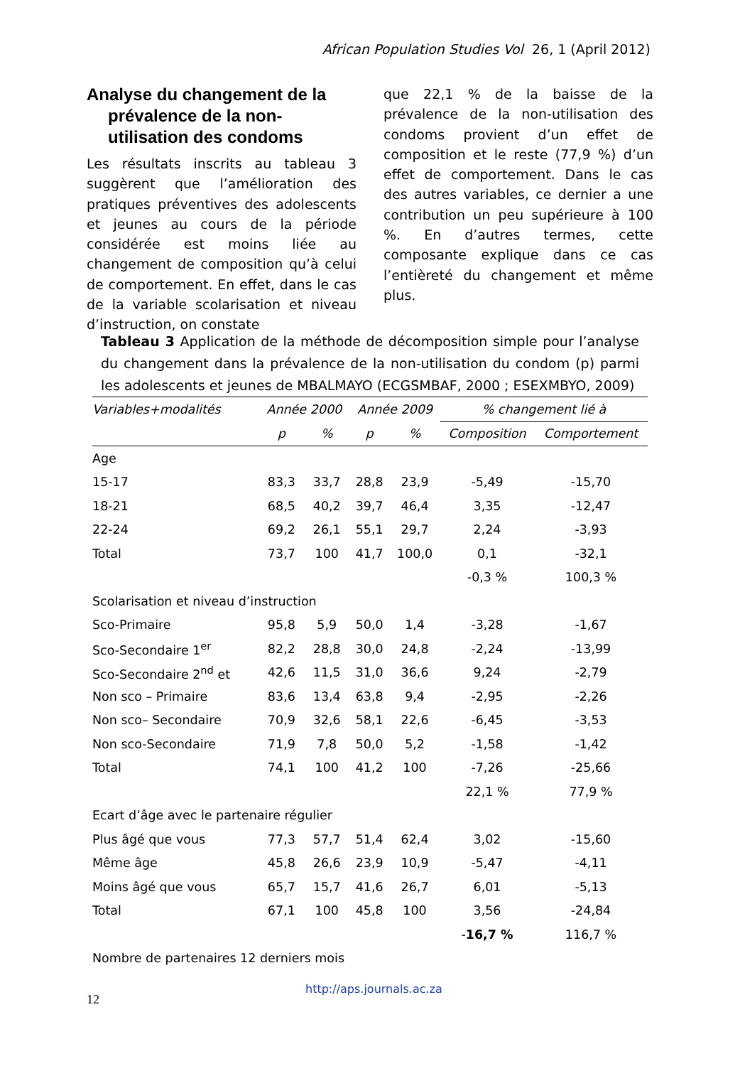African Population Studies Vol 26, 1 (April 2012)
Analyse du changement de la prévalence de la non-utilisation des condoms
Les résultats inscrits au tableau 3 suggèrent que l’amélioration des pratiques préventives des adolescents et jeunes au cours de la période considérée est moins liée au changement de composition qu’à celui de comportement. En effet, dans le cas de la variable scolarisation et niveau d’instruction, on constate
que 22,1 % de la baisse de la prévalence de la non-utilisation des condoms provient d’un effet de composition et le reste (77,9 %) d’un effet de comportement. Dans le cas des autres variables, ce dernier a une contribution un peu supérieure à 100 %. En d’autres termes, cette composante explique dans ce cas l’entièreté du changement et même plus.
Tableau 3 Application de la méthode de décomposition simple pour l’analyse du changement dans la prévalence de la non-utilisation du condom (p) parmi les adolescents et jeunes de MBALMAYO (ECGSMBAF, 2000 ; ESEXMBYO, 2009)
| Variables+modalités | Année 2000 | | Année 2009 | | % changement lié à | |
| --- | --- | --- | --- | --- | --- | --- |
| | p | % | p | % | Composition | Comportement |
| Age | | | | | | |
| 15-17 | 83,3 | 33,7 | 28,8 | 23,9 | -5,49 | -15,70 |
| 18-21 | 68,5 | 40,2 | 39,7 | 46,4 | 3,35 | -12,47 |
| 22-24 | 69,2 | 26,1 | 55,1 | 29,7 | 2,24 | -3,93 |
| Total | 73,7 | 100 | 41,7 | 100,0 | 0,1 | -32,1 |
| | | | | | -0,3 % | 100,3 % |
| Scolarisation et niveau d’instruction | | | | | | |
| Sco-Primaire | 95,8 | 5,9 | 50,0 | 1,4 | -3,28 | -1,67 |
| Sco-Secondaire 1<sup>er</sup> | 82,2 | 28,8 | 30,0 | 24,8 | -2,24 | -13,99 |
| Sco-Secondaire 2<sup>nd</sup> et | 42,6 | 11,5 | 31,0 | 36,6 | 9,24 | -2,79 |
| Non sco – Primaire | 83,6 | 13,4 | 63,8 | 9,4 | -2,95 | -2,26 |
| Non sco– Secondaire | 70,9 | 32,6 | 58,1 | 22,6 | -6,45 | -3,53 |
| Non sco-Secondaire | 71,9 | 7,8 | 50,0 | 5,2 | -1,58 | -1,42 |
| Total | 74,1 | 100 | 41,2 | 100 | -7,26 | -25,66 |
| | | | | | 22,1 % | 77,9 % |
| Ecart d’âge avec le partenaire régulier | | | | | | |
| Plus âgé que vous | 77,3 | 57,7 | 51,4 | 62,4 | 3,02 | -15,60 |
| Même âge | 45,8 | 26,6 | 23,9 | 10,9 | -5,47 | -4,11 |
| Moins âgé que vous | 65,7 | 15,7 | 41,6 | 26,7 | 6,01 | -5,13 |
| Total | 67,1 | 100 | 45,8 | 100 | 3,56 | -24,84 |
| | | | | | - 16,7 % | 116,7 % |
| Nombre de partenaires 12 derniers mois | | | | | | |
http://aps.journals.ac.za
12